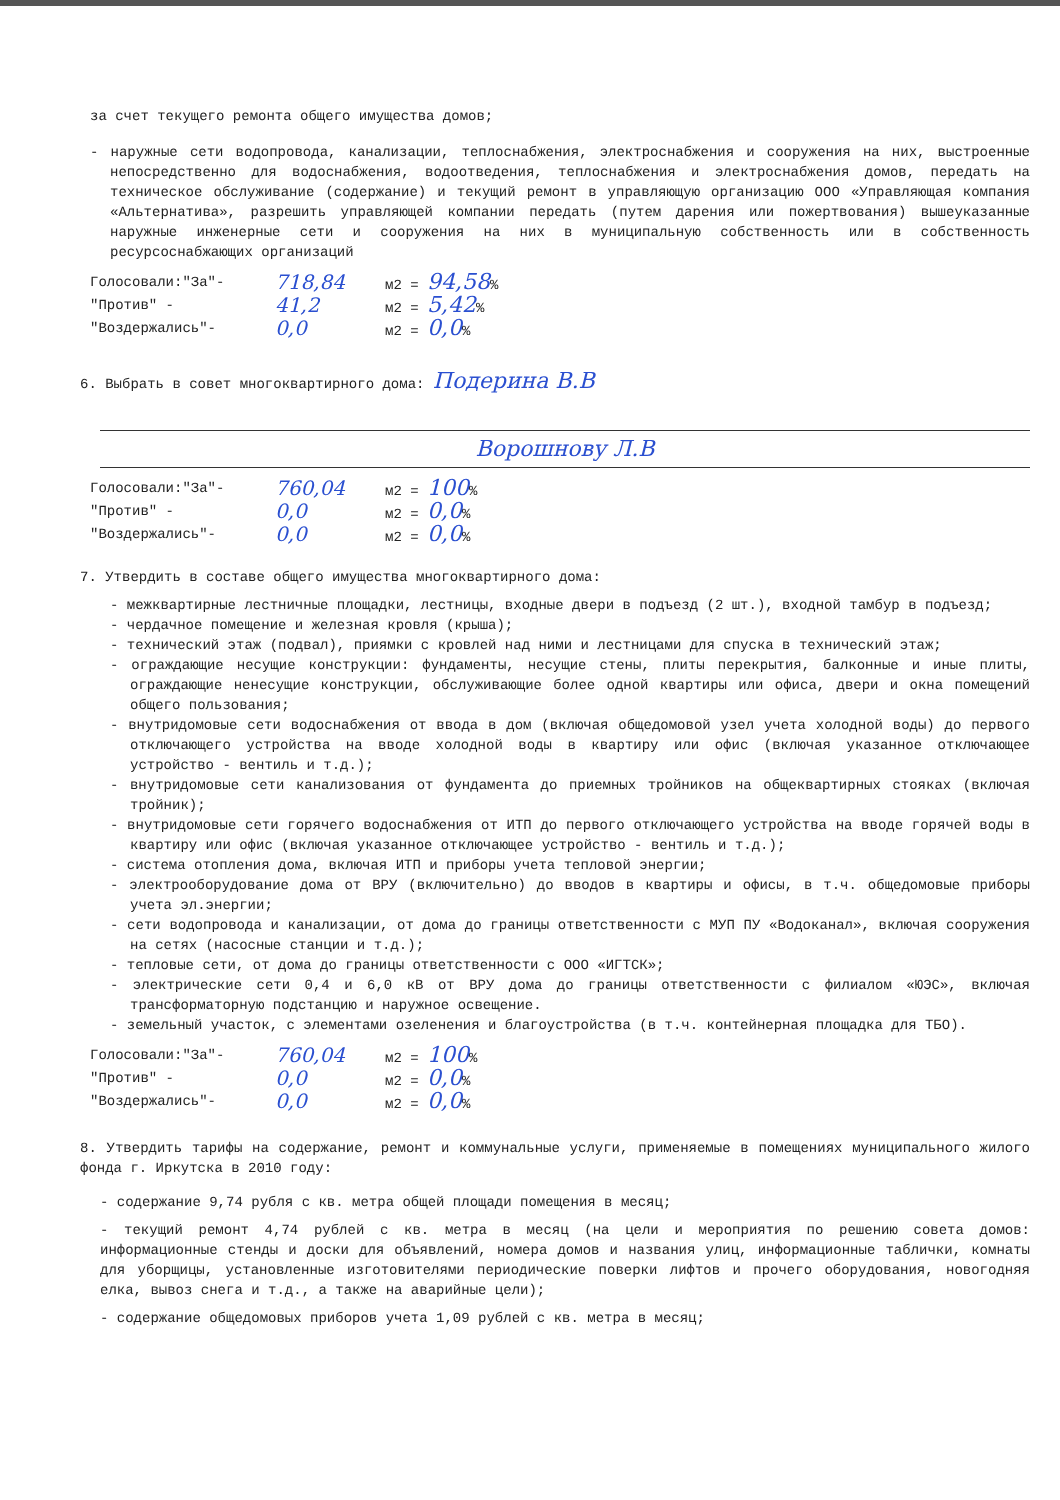за счет текущего ремонта общего имущества домов;
- наружные сети водопровода, канализации, теплоснабжения, электроснабжения и сооружения на них, выстроенные непосредственно для водоснабжения, водоотведения, теплоснабжения и электроснабжения домов, передать на техническое обслуживание (содержание) и текущий ремонт в управляющую организацию ООО «Управляющая компания «Альтернатива», разрешить управляющей компании передать (путем дарения или пожертвования) вышеуказанные наружные инженерные сети и сооружения на них в муниципальную собственность или в собственность ресурсоснабжающих организаций
Голосовали:"За"- 718,84 м2 = 94,58%
"Против" - 41,2 м2 = 5,42%
"Воздержались"- 0,0 м2 = 0,0%
6. Выбрать в совет многоквартирного дома: Подерина В.В
Ворошнову Л.В
Голосовали:"За"- 760,04 м2 = 100%
"Против" - 0,0 м2 = 0,0%
"Воздержались"- 0,0 м2 = 0,0%
7. Утвердить в составе общего имущества многоквартирного дома:
- межквартирные лестничные площадки, лестницы, входные двери в подъезд (2 шт.), входной тамбур в подъезд;
- чердачное помещение и железная кровля (крыша);
- технический этаж (подвал), приямки с кровлей над ними и лестницами для спуска в технический этаж;
- ограждающие несущие конструкции: фундаменты, несущие стены, плиты перекрытия, балконные и иные плиты, ограждающие ненесущие конструкции, обслуживающие более одной квартиры или офиса, двери и окна помещений общего пользования;
- внутридомовые сети водоснабжения от ввода в дом (включая общедомовой узел учета холодной воды) до первого отключающего устройства на вводе холодной воды в квартиру или офис (включая указанное отключающее устройство - вентиль и т.д.);
- внутридомовые сети канализования от фундамента до приемных тройников на общеквартирных стояках (включая тройник);
- внутридомовые сети горячего водоснабжения от ИТП до первого отключающего устройства на вводе горячей воды в квартиру или офис (включая указанное отключающее устройство - вентиль и т.д.);
- система отопления дома, включая ИТП и приборы учета тепловой энергии;
- электрооборудование дома от ВРУ (включительно) до вводов в квартиры и офисы, в т.ч. общедомовые приборы учета эл.энергии;
- сети водопровода и канализации, от дома до границы ответственности с МУП ПУ «Водоканал», включая сооружения на сетях (насосные станции и т.д.);
- тепловые сети, от дома до границы ответственности с ООО «ИГТСК»;
- электрические сети 0,4 и 6,0 кВ от ВРУ дома до границы ответственности с филиалом «ЮЭС», включая трансформаторную подстанцию и наружное освещение.
- земельный участок, с элементами озеленения и благоустройства (в т.ч. контейнерная площадка для ТБО).
Голосовали:"За"- 760,04 м2 = 100%
"Против" - 0,0 м2 = 0,0%
"Воздержались"- 0,0 м2 = 0,0%
8. Утвердить тарифы на содержание, ремонт и коммунальные услуги, применяемые в помещениях муниципального жилого фонда г. Иркутска в 2010 году:
- содержание 9,74 рубля с кв. метра общей площади помещения в месяц;
- текущий ремонт 4,74 рублей с кв. метра в месяц (на цели и мероприятия по решению совета домов: информационные стенды и доски для объявлений, номера домов и названия улиц, информационные таблички, комнаты для уборщицы, установленные изготовителями периодические поверки лифтов и прочего оборудования, новогодняя елка, вывоз снега и т.д., а также на аварийные цели);
- содержание общедомовых приборов учета 1,09 рублей с кв. метра в месяц;